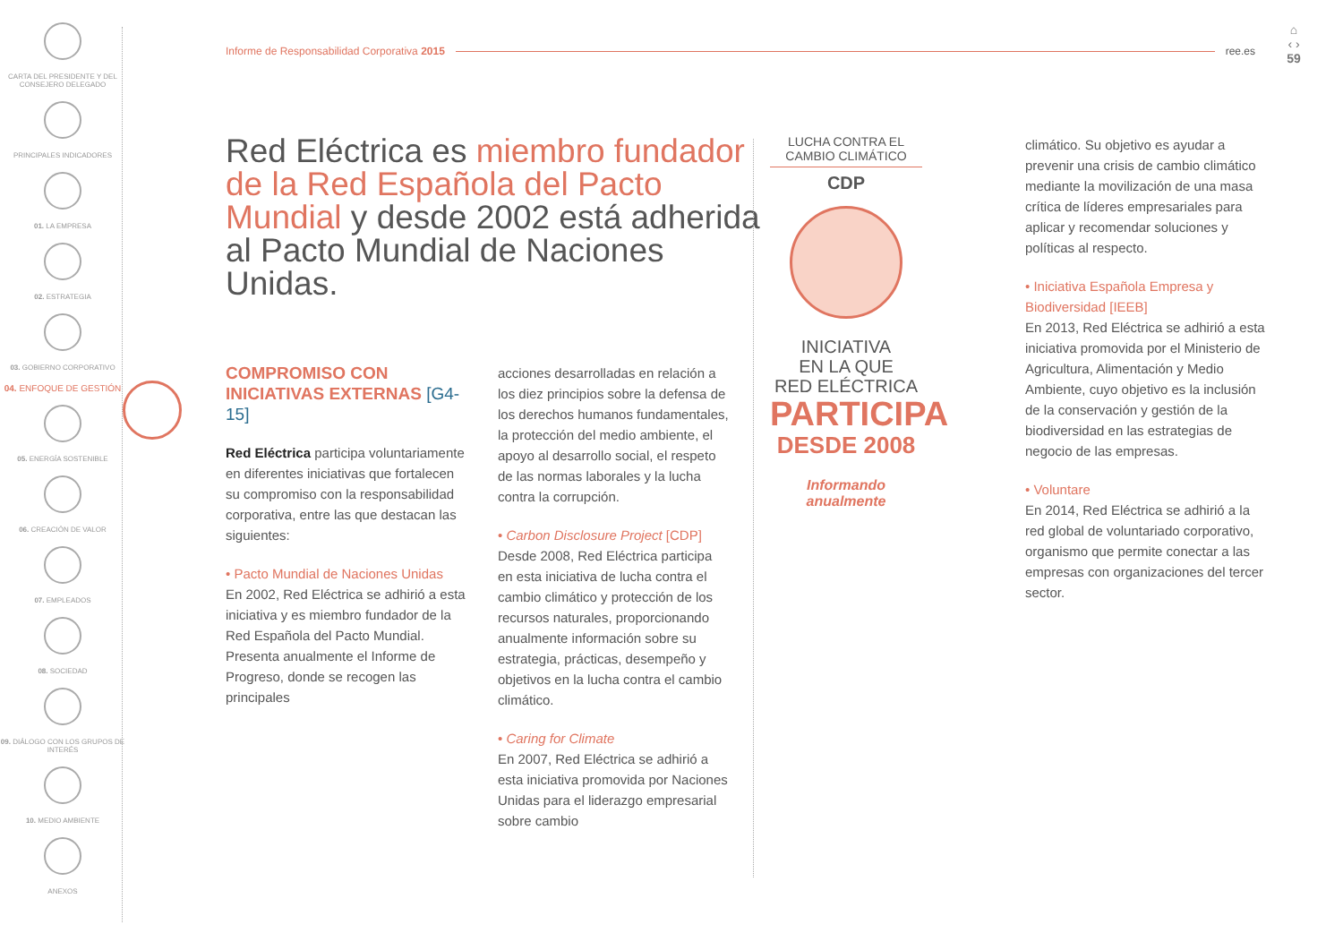CARTA DEL PRESIDENTE Y DEL CONSEJERO DELEGADO
PRINCIPALES INDICADORES
01. LA EMPRESA
02. ESTRATEGIA
03. GOBIERNO CORPORATIVO
04. ENFOQUE DE GESTIÓN
05. ENERGÍA SOSTENIBLE
06. CREACIÓN DE VALOR
07. EMPLEADOS
08. SOCIEDAD
09. DIÁLOGO CON LOS GRUPOS DE INTERÉS
10. MEDIO AMBIENTE
ANEXOS
Informe de Responsabilidad Corporativa 2015 ree.es
⌂
‹ ›
59
Red Eléctrica es miembro fundador de la Red Española del Pacto Mundial y desde 2002 está adherida al Pacto Mundial de Naciones Unidas.
COMPROMISO CON INICIATIVAS EXTERNAS [G4-15]
Red Eléctrica participa voluntariamente en diferentes iniciativas que fortalecen su compromiso con la responsabilidad corporativa, entre las que destacan las siguientes:
• Pacto Mundial de Naciones Unidas
En 2002, Red Eléctrica se adhirió a esta iniciativa y es miembro fundador de la Red Española del Pacto Mundial. Presenta anualmente el Informe de Progreso, donde se recogen las principales
acciones desarrolladas en relación a los diez principios sobre la defensa de los derechos humanos fundamentales, la protección del medio ambiente, el apoyo al desarrollo social, el respeto de las normas laborales y la lucha contra la corrupción.
• Carbon Disclosure Project [CDP]
Desde 2008, Red Eléctrica participa en esta iniciativa de lucha contra el cambio climático y protección de los recursos naturales, proporcionando anualmente información sobre su estrategia, prácticas, desempeño y objetivos en la lucha contra el cambio climático.
• Caring for Climate
En 2007, Red Eléctrica se adhirió a esta iniciativa promovida por Naciones Unidas para el liderazgo empresarial sobre cambio
LUCHA CONTRA EL CAMBIO CLIMÁTICO
CDP
INICIATIVA
EN LA QUE
RED ELÉCTRICA
PARTICIPA
DESDE 2008
Informando
anualmente
climático. Su objetivo es ayudar a prevenir una crisis de cambio climático mediante la movilización de una masa crítica de líderes empresariales para aplicar y recomendar soluciones y políticas al respecto.
• Iniciativa Española Empresa y Biodiversidad [IEEB]
En 2013, Red Eléctrica se adhirió a esta iniciativa promovida por el Ministerio de Agricultura, Alimentación y Medio Ambiente, cuyo objetivo es la inclusión de la conservación y gestión de la biodiversidad en las estrategias de negocio de las empresas.
• Voluntare
En 2014, Red Eléctrica se adhirió a la red global de voluntariado corporativo, organismo que permite conectar a las empresas con organizaciones del tercer sector.